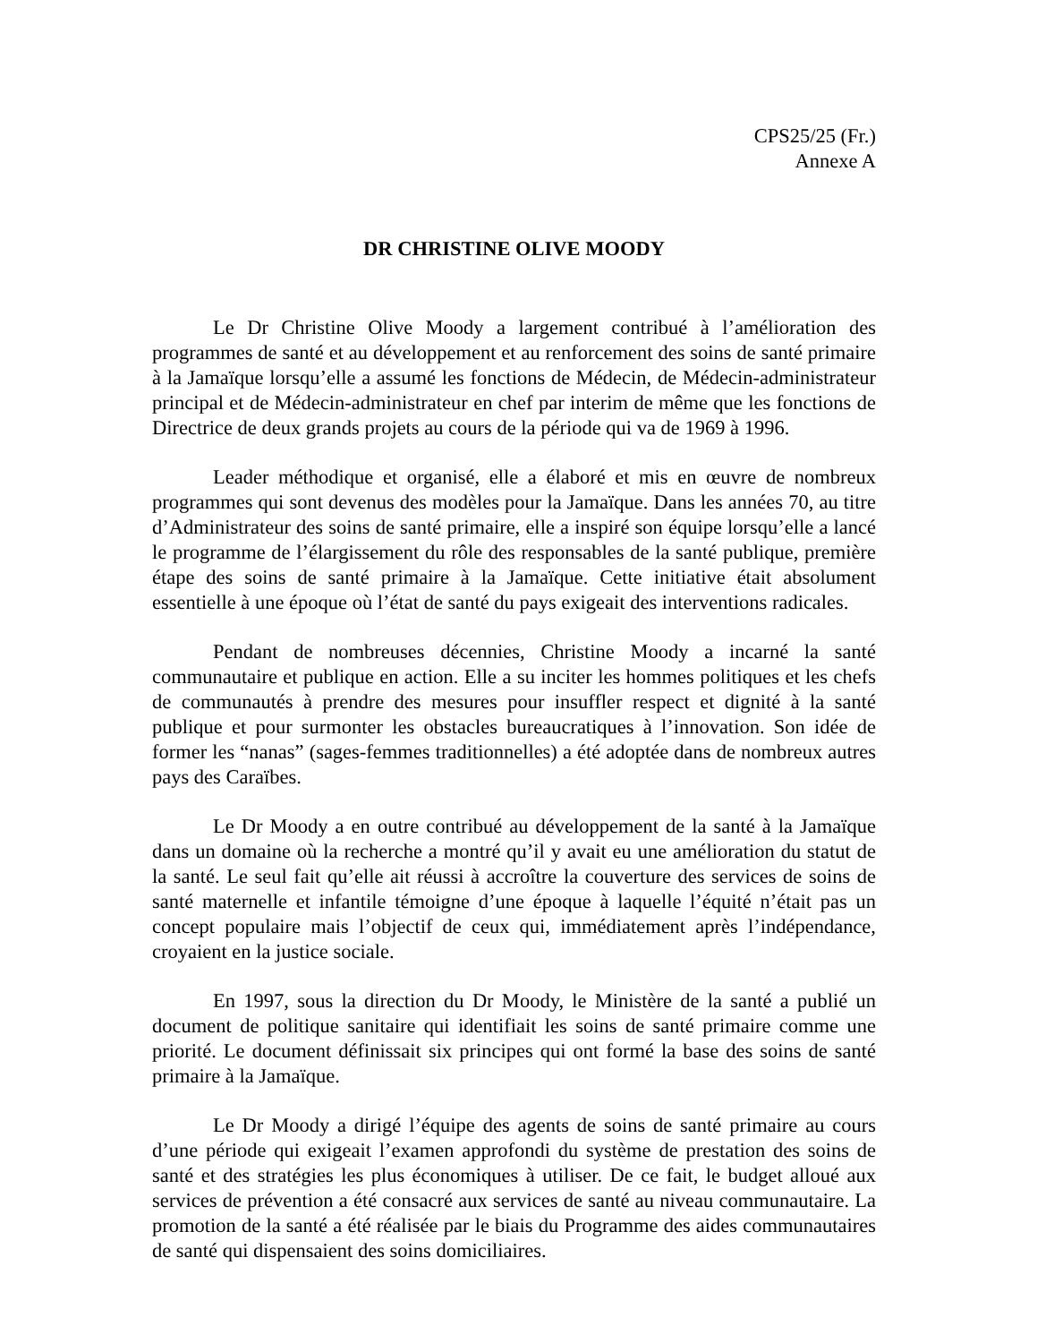CPS25/25 (Fr.)
Annexe A
DR CHRISTINE OLIVE MOODY
Le Dr Christine Olive Moody a largement contribué à l’amélioration des programmes de santé et au développement et au renforcement des soins de santé primaire à la Jamaïque lorsqu’elle a assumé les fonctions de Médecin, de Médecin-administrateur principal et de Médecin-administrateur en chef par interim de même que les fonctions de Directrice de deux grands projets au cours de la période qui va de 1969 à 1996.
Leader méthodique et organisé, elle a élaboré et mis en œuvre de nombreux programmes qui sont devenus des modèles pour la Jamaïque. Dans les années 70, au titre d’Administrateur des soins de santé primaire, elle a inspiré son équipe lorsqu’elle a lancé le programme de l’élargissement du rôle des responsables de la santé publique, première étape des soins de santé primaire à la Jamaïque. Cette initiative était absolument essentielle à une époque où l’état de santé du pays exigeait des interventions radicales.
Pendant de nombreuses décennies, Christine Moody a incarné la santé communautaire et publique en action. Elle a su inciter les hommes politiques et les chefs de communautés à prendre des mesures pour insuffler respect et dignité à la santé publique et pour surmonter les obstacles bureaucratiques à l’innovation. Son idée de former les “nanas” (sages-femmes traditionnelles) a été adoptée dans de nombreux autres pays des Caraïbes.
Le Dr Moody a en outre contribué au développement de la santé à la Jamaïque dans un domaine où la recherche a montré qu’il y avait eu une amélioration du statut de la santé. Le seul fait qu’elle ait réussi à accroître la couverture des services de soins de santé maternelle et infantile témoigne d’une époque à laquelle l’équité n’était pas un concept populaire mais l’objectif de ceux qui, immédiatement après l’indépendance, croyaient en la justice sociale.
En 1997, sous la direction du Dr Moody, le Ministère de la santé a publié un document de politique sanitaire qui identifiait les soins de santé primaire comme une priorité. Le document définissait six principes qui ont formé la base des soins de santé primaire à la Jamaïque.
Le Dr Moody a dirigé l’équipe des agents de soins de santé primaire au cours d’une période qui exigeait l’examen approfondi du système de prestation des soins de santé et des stratégies les plus économiques à utiliser. De ce fait, le budget alloué aux services de prévention a été consacré aux services de santé au niveau communautaire. La promotion de la santé a été réalisée par le biais du Programme des aides communautaires de santé qui dispensaient des soins domiciliaires.